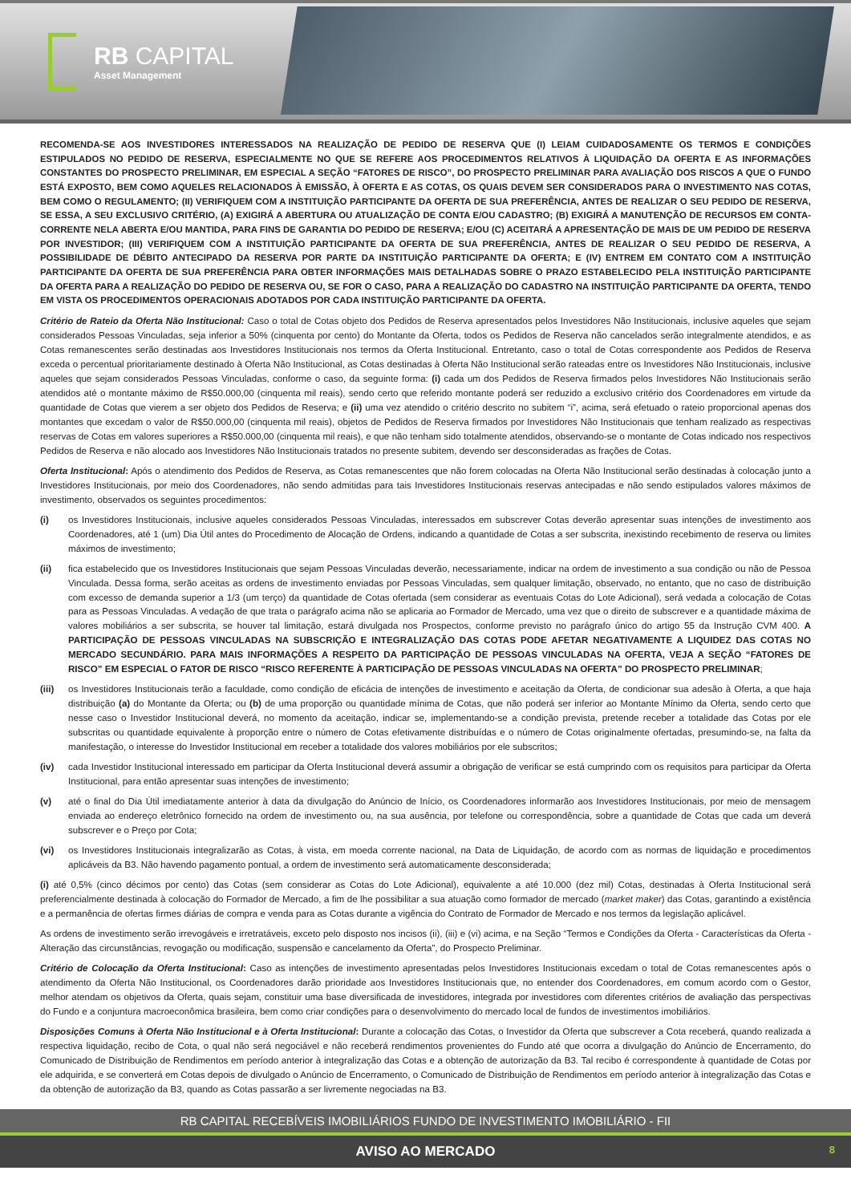RB CAPITAL
Asset Management
RECOMENDA-SE AOS INVESTIDORES INTERESSADOS NA REALIZAÇÃO DE PEDIDO DE RESERVA QUE (I) LEIAM CUIDADOSAMENTE OS TERMOS E CONDIÇÕES ESTIPULADOS NO PEDIDO DE RESERVA, ESPECIALMENTE NO QUE SE REFERE AOS PROCEDIMENTOS RELATIVOS À LIQUIDAÇÃO DA OFERTA E AS INFORMAÇÕES CONSTANTES DO PROSPECTO PRELIMINAR, EM ESPECIAL A SEÇÃO “FATORES DE RISCO”, DO PROSPECTO PRELIMINAR PARA AVALIAÇÃO DOS RISCOS A QUE O FUNDO ESTÁ EXPOSTO, BEM COMO AQUELES RELACIONADOS À EMISSÃO, À OFERTA E AS COTAS, OS QUAIS DEVEM SER CONSIDERADOS PARA O INVESTIMENTO NAS COTAS, BEM COMO O REGULAMENTO; (II) VERIFIQUEM COM A INSTITUIÇÃO PARTICIPANTE DA OFERTA DE SUA PREFERÊNCIA, ANTES DE REALIZAR O SEU PEDIDO DE RESERVA, SE ESSA, A SEU EXCLUSIVO CRITÉRIO, (A) EXIGIRÁ A ABERTURA OU ATUALIZAÇÃO DE CONTA E/OU CADASTRO; (B) EXIGIRÁ A MANUTENÇÃO DE RECURSOS EM CONTA-CORRENTE NELA ABERTA E/OU MANTIDA, PARA FINS DE GARANTIA DO PEDIDO DE RESERVA; E/OU (C) ACEITARÁ A APRESENTAÇÃO DE MAIS DE UM PEDIDO DE RESERVA POR INVESTIDOR; (III) VERIFIQUEM COM A INSTITUIÇÃO PARTICIPANTE DA OFERTA DE SUA PREFERÊNCIA, ANTES DE REALIZAR O SEU PEDIDO DE RESERVA, A POSSIBILIDADE DE DÉBITO ANTECIPADO DA RESERVA POR PARTE DA INSTITUIÇÃO PARTICIPANTE DA OFERTA; E (IV) ENTREM EM CONTATO COM A INSTITUIÇÃO PARTICIPANTE DA OFERTA DE SUA PREFERÊNCIA PARA OBTER INFORMAÇÕES MAIS DETALHADAS SOBRE O PRAZO ESTABELECIDO PELA INSTITUIÇÃO PARTICIPANTE DA OFERTA PARA A REALIZAÇÃO DO PEDIDO DE RESERVA OU, SE FOR O CASO, PARA A REALIZAÇÃO DO CADASTRO NA INSTITUIÇÃO PARTICIPANTE DA OFERTA, TENDO EM VISTA OS PROCEDIMENTOS OPERACIONAIS ADOTADOS POR CADA INSTITUIÇÃO PARTICIPANTE DA OFERTA.
Critério de Rateio da Oferta Não Institucional: Caso o total de Cotas objeto dos Pedidos de Reserva apresentados pelos Investidores Não Institucionais, inclusive aqueles que sejam considerados Pessoas Vinculadas, seja inferior a 50% (cinquenta por cento) do Montante da Oferta, todos os Pedidos de Reserva não cancelados serão integralmente atendidos, e as Cotas remanescentes serão destinadas aos Investidores Institucionais nos termos da Oferta Institucional. Entretanto, caso o total de Cotas correspondente aos Pedidos de Reserva exceda o percentual prioritariamente destinado à Oferta Não Institucional, as Cotas destinadas à Oferta Não Institucional serão rateadas entre os Investidores Não Institucionais, inclusive aqueles que sejam considerados Pessoas Vinculadas, conforme o caso, da seguinte forma: (i) cada um dos Pedidos de Reserva firmados pelos Investidores Não Institucionais serão atendidos até o montante máximo de R$50.000,00 (cinquenta mil reais), sendo certo que referido montante poderá ser reduzido a exclusivo critério dos Coordenadores em virtude da quantidade de Cotas que vierem a ser objeto dos Pedidos de Reserva; e (ii) uma vez atendido o critério descrito no subitem “i”, acima, será efetuado o rateio proporcional apenas dos montantes que excedam o valor de R$50.000,00 (cinquenta mil reais), objetos de Pedidos de Reserva firmados por Investidores Não Institucionais que tenham realizado as respectivas reservas de Cotas em valores superiores a R$50.000,00 (cinquenta mil reais), e que não tenham sido totalmente atendidos, observando-se o montante de Cotas indicado nos respectivos Pedidos de Reserva e não alocado aos Investidores Não Institucionais tratados no presente subitem, devendo ser desconsideradas as frações de Cotas.
Oferta Institucional: Após o atendimento dos Pedidos de Reserva, as Cotas remanescentes que não forem colocadas na Oferta Não Institucional serão destinadas à colocação junto a Investidores Institucionais, por meio dos Coordenadores, não sendo admitidas para tais Investidores Institucionais reservas antecipadas e não sendo estipulados valores máximos de investimento, observados os seguintes procedimentos:
(i) os Investidores Institucionais, inclusive aqueles considerados Pessoas Vinculadas, interessados em subscrever Cotas deverão apresentar suas intenções de investimento aos Coordenadores, até 1 (um) Dia Útil antes do Procedimento de Alocação de Ordens, indicando a quantidade de Cotas a ser subscrita, inexistindo recebimento de reserva ou limites máximos de investimento;
(ii) fica estabelecido que os Investidores Institucionais que sejam Pessoas Vinculadas deverão, necessariamente, indicar na ordem de investimento a sua condição ou não de Pessoa Vinculada. Dessa forma, serão aceitas as ordens de investimento enviadas por Pessoas Vinculadas, sem qualquer limitação, observado, no entanto, que no caso de distribuição com excesso de demanda superior a 1/3 (um terço) da quantidade de Cotas ofertada (sem considerar as eventuais Cotas do Lote Adicional), será vedada a colocação de Cotas para as Pessoas Vinculadas. A vedação de que trata o parágrafo acima não se aplicaria ao Formador de Mercado, uma vez que o direito de subscrever e a quantidade máxima de valores mobiliários a ser subscrita, se houver tal limitação, estará divulgada nos Prospectos, conforme previsto no parágrafo único do artigo 55 da Instrução CVM 400. A PARTICIPAÇÃO DE PESSOAS VINCULADAS NA SUBSCRIÇÃO E INTEGRALIZAÇÃO DAS COTAS PODE AFETAR NEGATIVAMENTE A LIQUIDEZ DAS COTAS NO MERCADO SECUNDÁRIO. PARA MAIS INFORMAÇÕES A RESPEITO DA PARTICIPAÇÃO DE PESSOAS VINCULADAS NA OFERTA, VEJA A SEÇÃO “FATORES DE RISCO” EM ESPECIAL O FATOR DE RISCO “RISCO REFERENTE À PARTICIPAÇÃO DE PESSOAS VINCULADAS NA OFERTA” DO PROSPECTO PRELIMINAR;
(iii) os Investidores Institucionais terão a faculdade, como condição de eficácia de intenções de investimento e aceitação da Oferta, de condicionar sua adesão à Oferta, a que haja distribuição (a) do Montante da Oferta; ou (b) de uma proporção ou quantidade mínima de Cotas, que não poderá ser inferior ao Montante Mínimo da Oferta, sendo certo que nesse caso o Investidor Institucional deverá, no momento da aceitação, indicar se, implementando-se a condição prevista, pretende receber a totalidade das Cotas por ele subscritas ou quantidade equivalente à proporção entre o número de Cotas efetivamente distribuídas e o número de Cotas originalmente ofertadas, presumindo-se, na falta da manifestação, o interesse do Investidor Institucional em receber a totalidade dos valores mobiliários por ele subscritos;
(iv) cada Investidor Institucional interessado em participar da Oferta Institucional deverá assumir a obrigação de verificar se está cumprindo com os requisitos para participar da Oferta Institucional, para então apresentar suas intenções de investimento;
(v) até o final do Dia Útil imediatamente anterior à data da divulgação do Anúncio de Início, os Coordenadores informarão aos Investidores Institucionais, por meio de mensagem enviada ao endereço eletrônico fornecido na ordem de investimento ou, na sua ausência, por telefone ou correspondência, sobre a quantidade de Cotas que cada um deverá subscrever e o Preço por Cota;
(vi) os Investidores Institucionais integralizarão as Cotas, à vista, em moeda corrente nacional, na Data de Liquidação, de acordo com as normas de liquidação e procedimentos aplicáveis da B3. Não havendo pagamento pontual, a ordem de investimento será automaticamente desconsiderada;
(i) até 0,5% (cinco décimos por cento) das Cotas (sem considerar as Cotas do Lote Adicional), equivalente a até 10.000 (dez mil) Cotas, destinadas à Oferta Institucional será preferencialmente destinada à colocação do Formador de Mercado, a fim de lhe possibilitar a sua atuação como formador de mercado (market maker) das Cotas, garantindo a existência e a permanência de ofertas firmes diárias de compra e venda para as Cotas durante a vigência do Contrato de Formador de Mercado e nos termos da legislação aplicável.
As ordens de investimento serão irrevogáveis e irretratáveis, exceto pelo disposto nos incisos (ii), (iii) e (vi) acima, e na Seção “Termos e Condições da Oferta - Características da Oferta - Alteração das circunstâncias, revogação ou modificação, suspensão e cancelamento da Oferta”, do Prospecto Preliminar.
Critério de Colocação da Oferta Institucional: Caso as intenções de investimento apresentadas pelos Investidores Institucionais excedam o total de Cotas remanescentes após o atendimento da Oferta Não Institucional, os Coordenadores darão prioridade aos Investidores Institucionais que, no entender dos Coordenadores, em comum acordo com o Gestor, melhor atendam os objetivos da Oferta, quais sejam, constituir uma base diversificada de investidores, integrada por investidores com diferentes critérios de avaliação das perspectivas do Fundo e a conjuntura macroeconômica brasileira, bem como criar condições para o desenvolvimento do mercado local de fundos de investimentos imobiliários.
Disposições Comuns à Oferta Não Institucional e à Oferta Institucional: Durante a colocação das Cotas, o Investidor da Oferta que subscrever a Cota receberá, quando realizada a respectiva liquidação, recibo de Cota, o qual não será negociável e não receberá rendimentos provenientes do Fundo até que ocorra a divulgação do Anúncio de Encerramento, do Comunicado de Distribuição de Rendimentos em período anterior à integralização das Cotas e a obtenção de autorização da B3. Tal recibo é correspondente à quantidade de Cotas por ele adquirida, e se converterá em Cotas depois de divulgado o Anúncio de Encerramento, o Comunicado de Distribuição de Rendimentos em período anterior à integralização das Cotas e da obtenção de autorização da B3, quando as Cotas passarão a ser livremente negociadas na B3.
RB CAPITAL RECEBÍVEIS IMOBILIÁRIOS FUNDO DE INVESTIMENTO IMOBILIÁRIO - FII
AVISO AO MERCADO 8